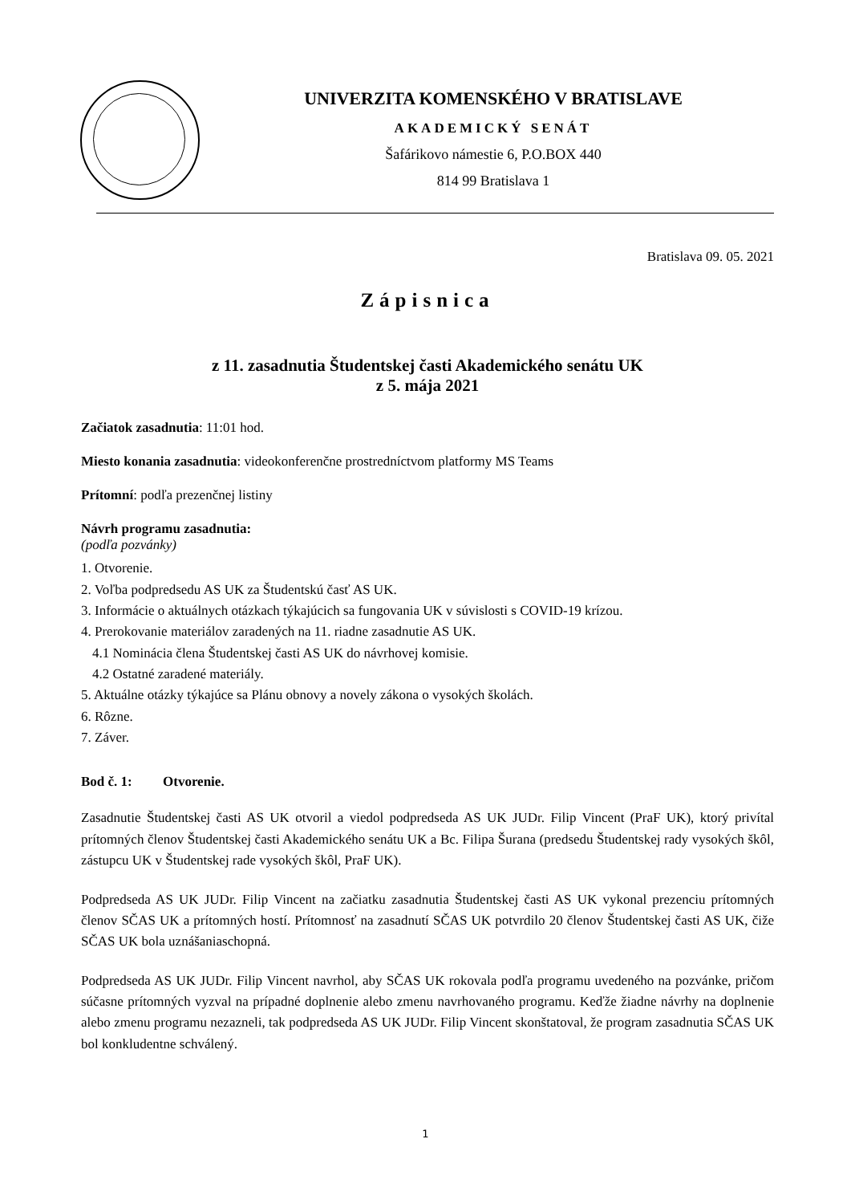UNIVERZITA KOMENSKÉHO V BRATISLAVE
AKADEMICKÝ SENÁT
Šafárikovo námestie 6, P.O.BOX 440
814 99 Bratislava 1
Bratislava 09. 05. 2021
Zápisnica
z 11. zasadnutia Študentskej časti Akademického senátu UK
z 5. mája 2021
Začiatok zasadnutia: 11:01 hod.
Miesto konania zasadnutia: videokonferenčne prostredníctvom platformy MS Teams
Prítomní: podľa prezenčnej listiny
Návrh programu zasadnutia:
(podľa pozvánky)
1. Otvorenie.
2. Voľba podpredsedu AS UK za Študentskú časť AS UK.
3. Informácie o aktuálnych otázkach týkajúcich sa fungovania UK v súvislosti s COVID-19 krízou.
4. Prerokovanie materiálov zaradených na 11. riadne zasadnutie AS UK.
4.1 Nominácia člena Študentskej časti AS UK do návrhovej komisie.
4.2 Ostatné zaradené materiály.
5. Aktuálne otázky týkajúce sa Plánu obnovy a novely zákona o vysokých školách.
6. Rôzne.
7. Záver.
Bod č. 1: Otvorenie.
Zasadnutie Študentskej časti AS UK otvoril a viedol podpredseda AS UK JUDr. Filip Vincent (PraF UK), ktorý privítal prítomných členov Študentskej časti Akademického senátu UK a Bc. Filipa Šurana (predsedu Študentskej rady vysokých škôl, zástupcu UK v Študentskej rade vysokých škôl, PraF UK).
Podpredseda AS UK JUDr. Filip Vincent na začiatku zasadnutia Študentskej časti AS UK vykonal prezenciu prítomných členov SČAS UK a prítomných hostí. Prítomnosť na zasadnutí SČAS UK potvrdilo 20 členov Študentskej časti AS UK, čiže SČAS UK bola uznášaniaschopná.
Podpredseda AS UK JUDr. Filip Vincent navrhol, aby SČAS UK rokovala podľa programu uvedeného na pozvánke, pričom súčasne prítomných vyzval na prípadné doplnenie alebo zmenu navrhovaného programu. Keďže žiadne návrhy na doplnenie alebo zmenu programu nezazneli, tak podpredseda AS UK JUDr. Filip Vincent skonštatoval, že program zasadnutia SČAS UK bol konkludentne schválený.
1